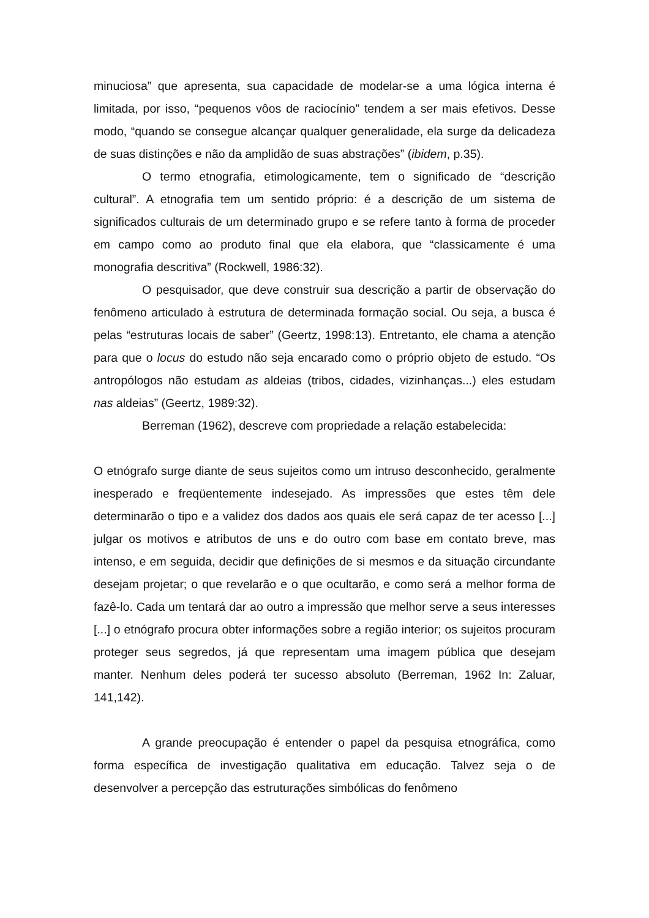minuciosa” que apresenta, sua capacidade de modelar-se a uma lógica interna é limitada, por isso, “pequenos vôos de raciocínio” tendem a ser mais efetivos. Desse modo, “quando se consegue alcançar qualquer generalidade, ela surge da delicadeza de suas distinções e não da amplidão de suas abstrações” (ibidem, p.35).
O termo etnografia, etimologicamente, tem o significado de “descrição cultural”. A etnografia tem um sentido próprio: é a descrição de um sistema de significados culturais de um determinado grupo e se refere tanto à forma de proceder em campo como ao produto final que ela elabora, que “classicamente é uma monografia descritiva” (Rockwell, 1986:32).
O pesquisador, que deve construir sua descrição a partir de observação do fenômeno articulado à estrutura de determinada formação social. Ou seja, a busca é pelas “estruturas locais de saber” (Geertz, 1998:13). Entretanto, ele chama a atenção para que o locus do estudo não seja encarado como o próprio objeto de estudo. “Os antropólogos não estudam as aldeias (tribos, cidades, vizinhanças...) eles estudam nas aldeias” (Geertz, 1989:32).
Berreman (1962), descreve com propriedade a relação estabelecida:
O etnógrafo surge diante de seus sujeitos como um intruso desconhecido, geralmente inesperado e freqüentemente indesejado. As impressões que estes têm dele determinarão o tipo e a validez dos dados aos quais ele será capaz de ter acesso [...] julgar os motivos e atributos de uns e do outro com base em contato breve, mas intenso, e em seguida, decidir que definições de si mesmos e da situação circundante desejam projetar; o que revelarão e o que ocultarão, e como será a melhor forma de fazê-lo. Cada um tentará dar ao outro a impressão que melhor serve a seus interesses [...] o etnógrafo procura obter informações sobre a região interior; os sujeitos procuram proteger seus segredos, já que representam uma imagem pública que desejam manter. Nenhum deles poderá ter sucesso absoluto (Berreman, 1962 In: Zaluar, 141,142).
A grande preocupação é entender o papel da pesquisa etnográfica, como forma específica de investigação qualitativa em educação. Talvez seja o de desenvolver a percepção das estruturações simbólicas do fenômeno